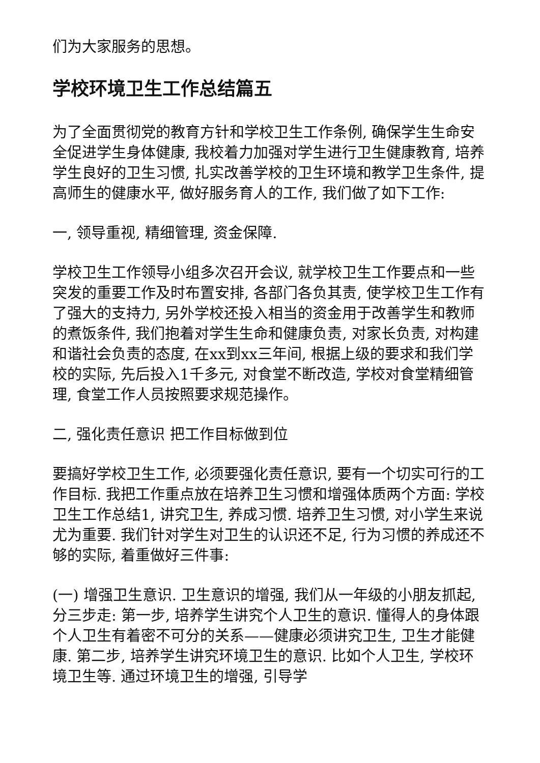们为大家服务的思想。
学校环境卫生工作总结篇五
为了全面贯彻党的教育方针和学校卫生工作条例, 确保学生生命安全促进学生身体健康, 我校着力加强对学生进行卫生健康教育, 培养学生良好的卫生习惯, 扎实改善学校的卫生环境和教学卫生条件, 提高师生的健康水平, 做好服务育人的工作, 我们做了如下工作:
一, 领导重视, 精细管理, 资金保障.
学校卫生工作领导小组多次召开会议, 就学校卫生工作要点和一些突发的重要工作及时布置安排, 各部门各负其责, 使学校卫生工作有了强大的支持力, 另外学校还投入相当的资金用于改善学生和教师的煮饭条件, 我们抱着对学生生命和健康负责, 对家长负责, 对构建和谐社会负责的态度, 在xx到xx三年间, 根据上级的要求和我们学校的实际, 先后投入1千多元, 对食堂不断改造, 学校对食堂精细管理, 食堂工作人员按照要求规范操作。
二, 强化责任意识 把工作目标做到位
要搞好学校卫生工作, 必须要强化责任意识, 要有一个切实可行的工作目标. 我把工作重点放在培养卫生习惯和增强体质两个方面: 学校卫生工作总结1, 讲究卫生, 养成习惯. 培养卫生习惯, 对小学生来说尤为重要. 我们针对学生对卫生的认识还不足, 行为习惯的养成还不够的实际, 着重做好三件事:
(一) 增强卫生意识. 卫生意识的增强, 我们从一年级的小朋友抓起, 分三步走: 第一步, 培养学生讲究个人卫生的意识. 懂得人的身体跟个人卫生有着密不可分的关系——健康必须讲究卫生, 卫生才能健康. 第二步, 培养学生讲究环境卫生的意识. 比如个人卫生, 学校环境卫生等. 通过环境卫生的增强, 引导学